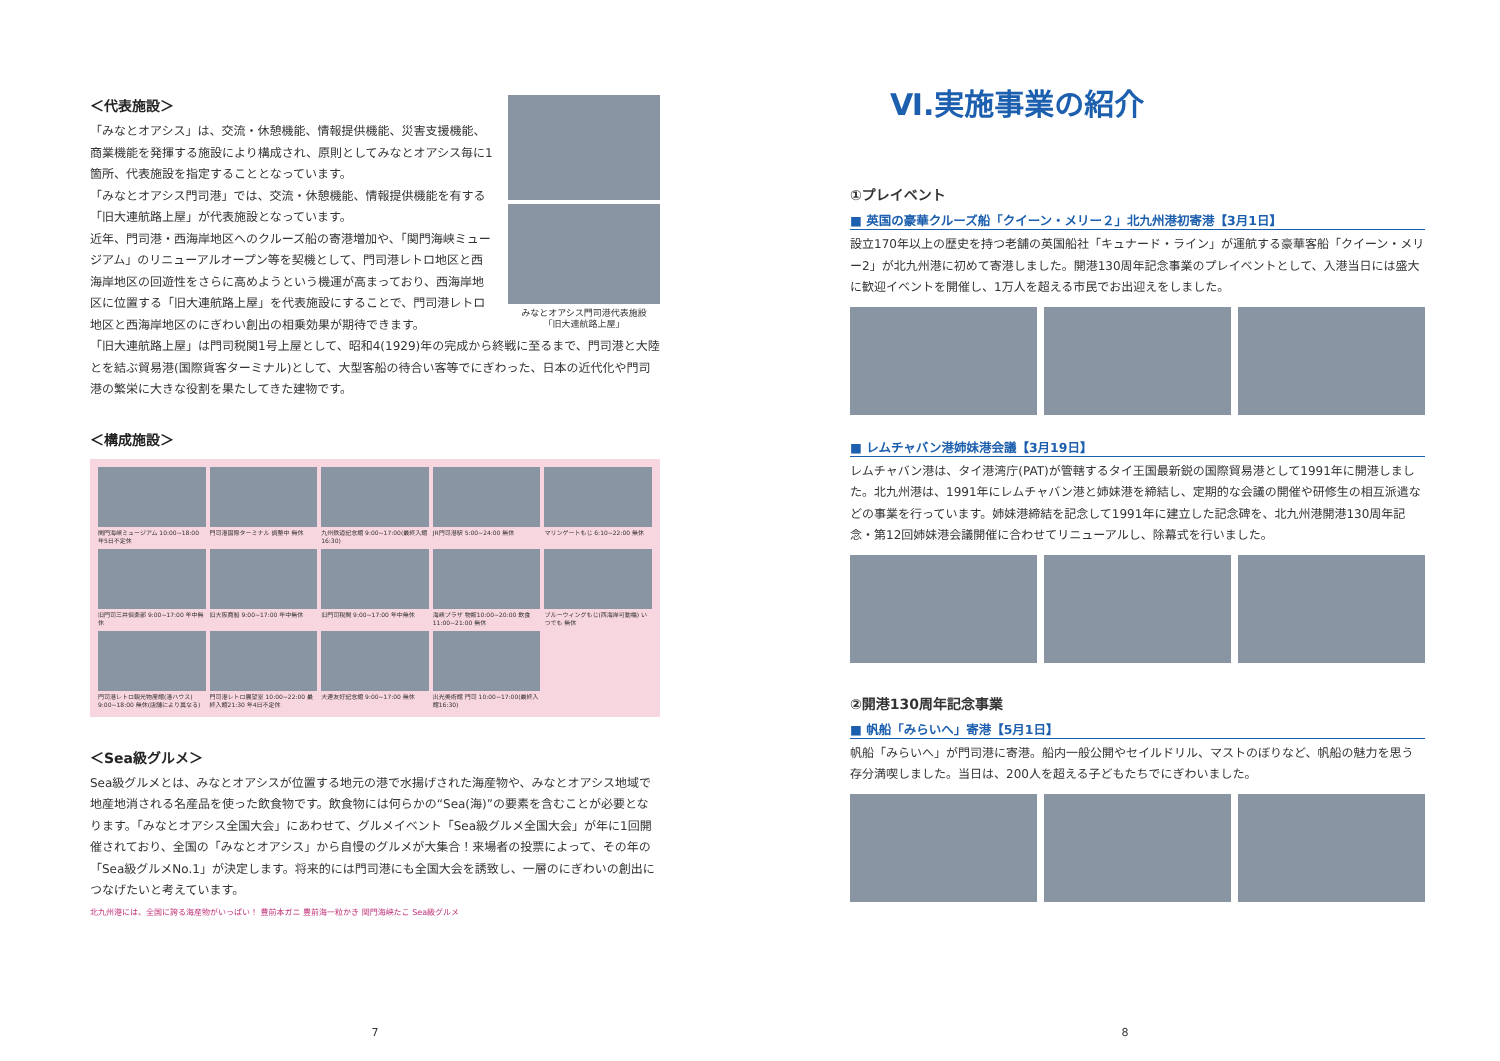みなとオアシス門司港代表施設
「旧大連航路上屋」
＜代表施設＞
「みなとオアシス」は、交流・休憩機能、情報提供機能、災害支援機能、商業機能を発揮する施設により構成され、原則としてみなとオアシス毎に1箇所、代表施設を指定することとなっています。
「みなとオアシス門司港」では、交流・休憩機能、情報提供機能を有する「旧大連航路上屋」が代表施設となっています。
近年、門司港・西海岸地区へのクルーズ船の寄港増加や、「関門海峡ミュージアム」のリニューアルオープン等を契機として、門司港レトロ地区と西海岸地区の回遊性をさらに高めようという機運が高まっており、西海岸地区に位置する「旧大連航路上屋」を代表施設にすることで、門司港レトロ地区と西海岸地区のにぎわい創出の相乗効果が期待できます。
「旧大連航路上屋」は門司税関1号上屋として、昭和4(1929)年の完成から終戦に至るまで、門司港と大陸とを結ぶ貿易港(国際貨客ターミナル)として、大型客船の待合い客等でにぎわった、日本の近代化や門司港の繁栄に大きな役割を果たしてきた建物です。
＜構成施設＞
関門海峡ミュージアム 10:00~18:00 年5日不定休
門司港国際ターミナル 調整中 無休
九州鉄道記念館 9:00~17:00(最終入館16:30)
JR門司港駅 5:00~24:00 無休
マリンゲートもじ 6:10~22:00 無休
旧門司三井倶楽部 9:00~17:00 年中無休
旧大阪商船 9:00~17:00 年中無休
旧門司税関 9:00~17:00 年中無休
海峡プラザ 物販10:00~20:00 飲食11:00~21:00 無休
ブルーウィングもじ(西海岸可動橋) いつでも 無休
門司港レトロ観光物産館(港ハウス) 9:00~18:00 無休(店舗により異なる)
門司港レトロ展望室 10:00~22:00 最終入館21:30 年4日不定休
大連友好記念館 9:00~17:00 無休
出光美術館 門司 10:00~17:00(最終入館16:30)
＜Sea級グルメ＞
Sea級グルメとは、みなとオアシスが位置する地元の港で水揚げされた海産物や、みなとオアシス地域で地産地消される名産品を使った飲食物です。飲食物には何らかの“Sea(海)”の要素を含むことが必要となります。「みなとオアシス全国大会」にあわせて、グルメイベント「Sea級グルメ全国大会」が年に1回開催されており、全国の「みなとオアシス」から自慢のグルメが大集合！来場者の投票によって、その年の「Sea級グルメNo.1」が決定します。将来的には門司港にも全国大会を誘致し、一層のにぎわいの創出につなげたいと考えています。
北九州港には、全国に誇る海産物がいっぱい！ 豊前本ガニ 豊前海一粒かき 関門海峡たこ Sea級グルメ
7
Ⅵ.実施事業の紹介
①プレイベント
■ 英国の豪華クルーズ船「クイーン・メリー２」北九州港初寄港【3月1日】
設立170年以上の歴史を持つ老舗の英国船社「キュナード・ライン」が運航する豪華客船「クイーン・メリー2」が北九州港に初めて寄港しました。開港130周年記念事業のプレイベントとして、入港当日には盛大に歓迎イベントを開催し、1万人を超える市民でお出迎えをしました。
■ レムチャバン港姉妹港会議【3月19日】
レムチャバン港は、タイ港湾庁(PAT)が管轄するタイ王国最新鋭の国際貿易港として1991年に開港しました。北九州港は、1991年にレムチャバン港と姉妹港を締結し、定期的な会議の開催や研修生の相互派遣などの事業を行っています。姉妹港締結を記念して1991年に建立した記念碑を、北九州港開港130周年記念・第12回姉妹港会議開催に合わせてリニューアルし、除幕式を行いました。
②開港130周年記念事業
■ 帆船「みらいへ」寄港【5月1日】
帆船「みらいへ」が門司港に寄港。船内一般公開やセイルドリル、マストのぼりなど、帆船の魅力を思う存分満喫しました。当日は、200人を超える子どもたちでにぎわいました。
8